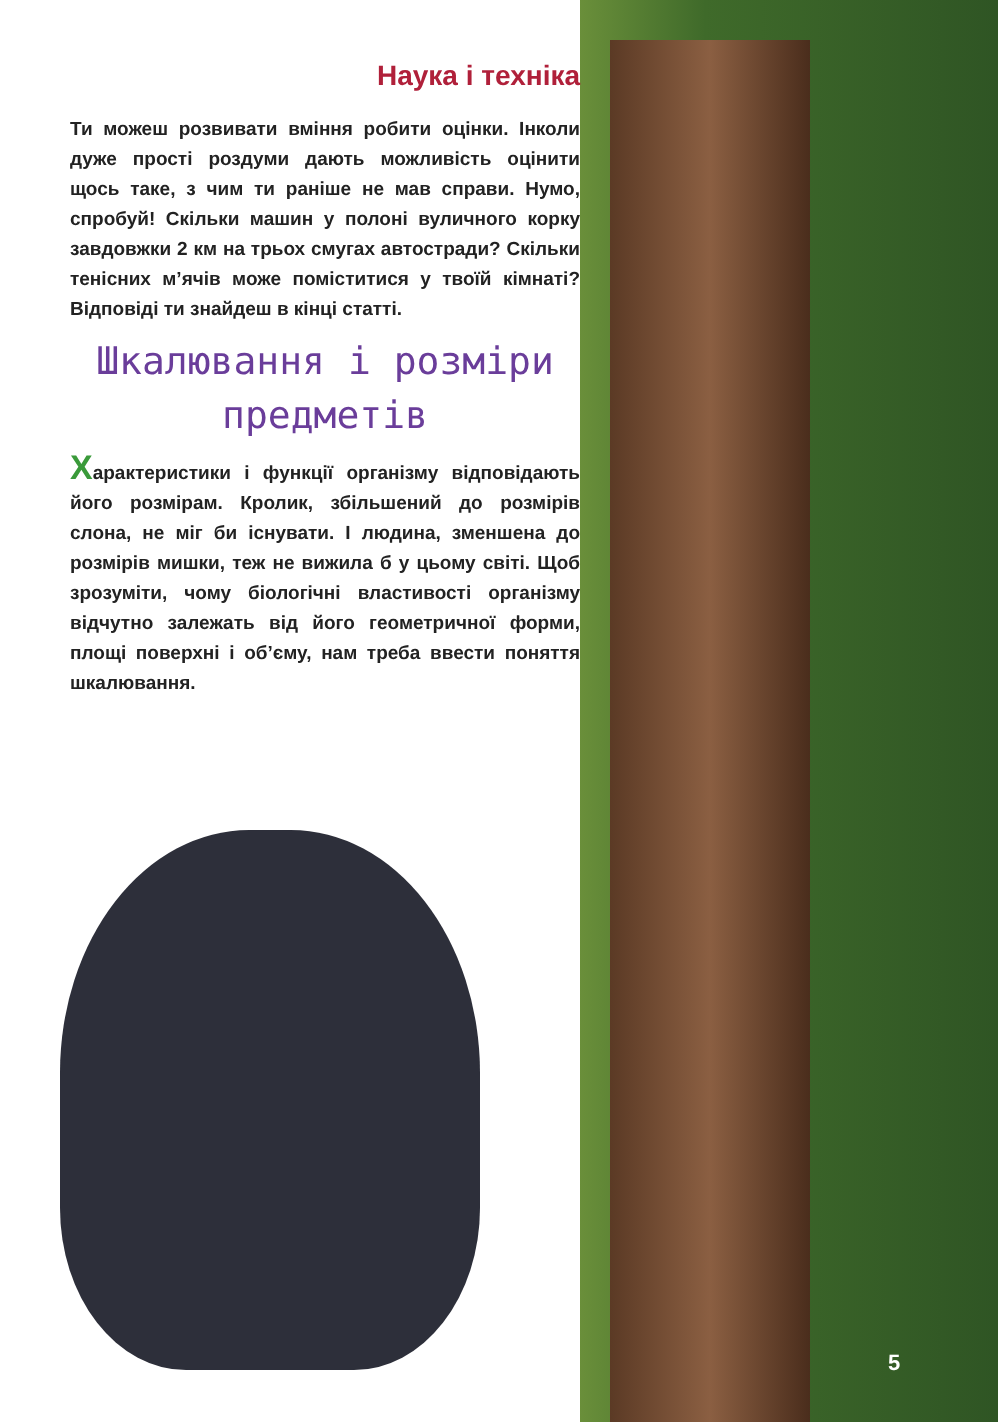Наука і техніка
Ти можеш розвивати вміння робити оцінки. Інколи дуже прості роздуми дають можливість оцінити щось таке, з чим ти раніше не мав справи. Нумо, спробуй! Скільки машин у полоні вуличного корку завдовжки 2 км на трьох смугах автостради? Скільки тенісних м’ячів може поміститися у твоїй кімнаті? Відповіді ти знайдеш в кінці статті.
Шкалювання і розміри предметів
Характеристики і функції організму відповідають його розмірам. Кролик, збільшений до розмірів слона, не міг би існувати. І людина, зменшена до розмірів мишки, теж не вижила б у цьому світі. Щоб зрозуміти, чому біологічні властивості організму відчутно залежать від його геометричної форми, площі поверхні і об’єму, нам треба ввести поняття шкалювання.
5